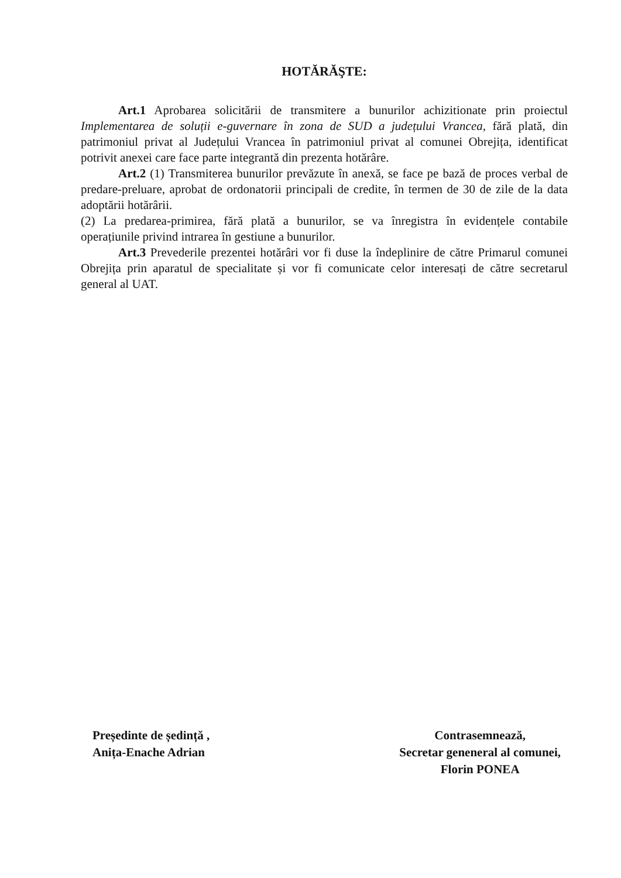HOTĂRĂŞTE:
Art.1 Aprobarea solicitării de transmitere a bunurilor achizitionate prin proiectul Implementarea de soluții e-guvernare în zona de SUD a județului Vrancea, fără plată, din patrimoniul privat al Județului Vrancea în patrimoniul privat al comunei Obrejița, identificat potrivit anexei care face parte integrantă din prezenta hotărâre.
Art.2 (1) Transmiterea bunurilor prevăzute în anexă, se face pe bază de proces verbal de predare-preluare, aprobat de ordonatorii principali de credite, în termen de 30 de zile de la data adoptării hotărârii.
(2) La predarea-primirea, fără plată a bunurilor, se va înregistra în evidențele contabile operațiunile privind intrarea în gestiune a bunurilor.
Art.3 Prevederile prezentei hotărâri vor fi duse la îndeplinire de către Primarul comunei Obrejița prin aparatul de specialitate și vor fi comunicate celor interesați de către secretarul general al UAT.
Președinte de ședință ,
Anița-Enache Adrian
Contrasemnează,
Secretar geneneral al comunei,
Florin PONEA